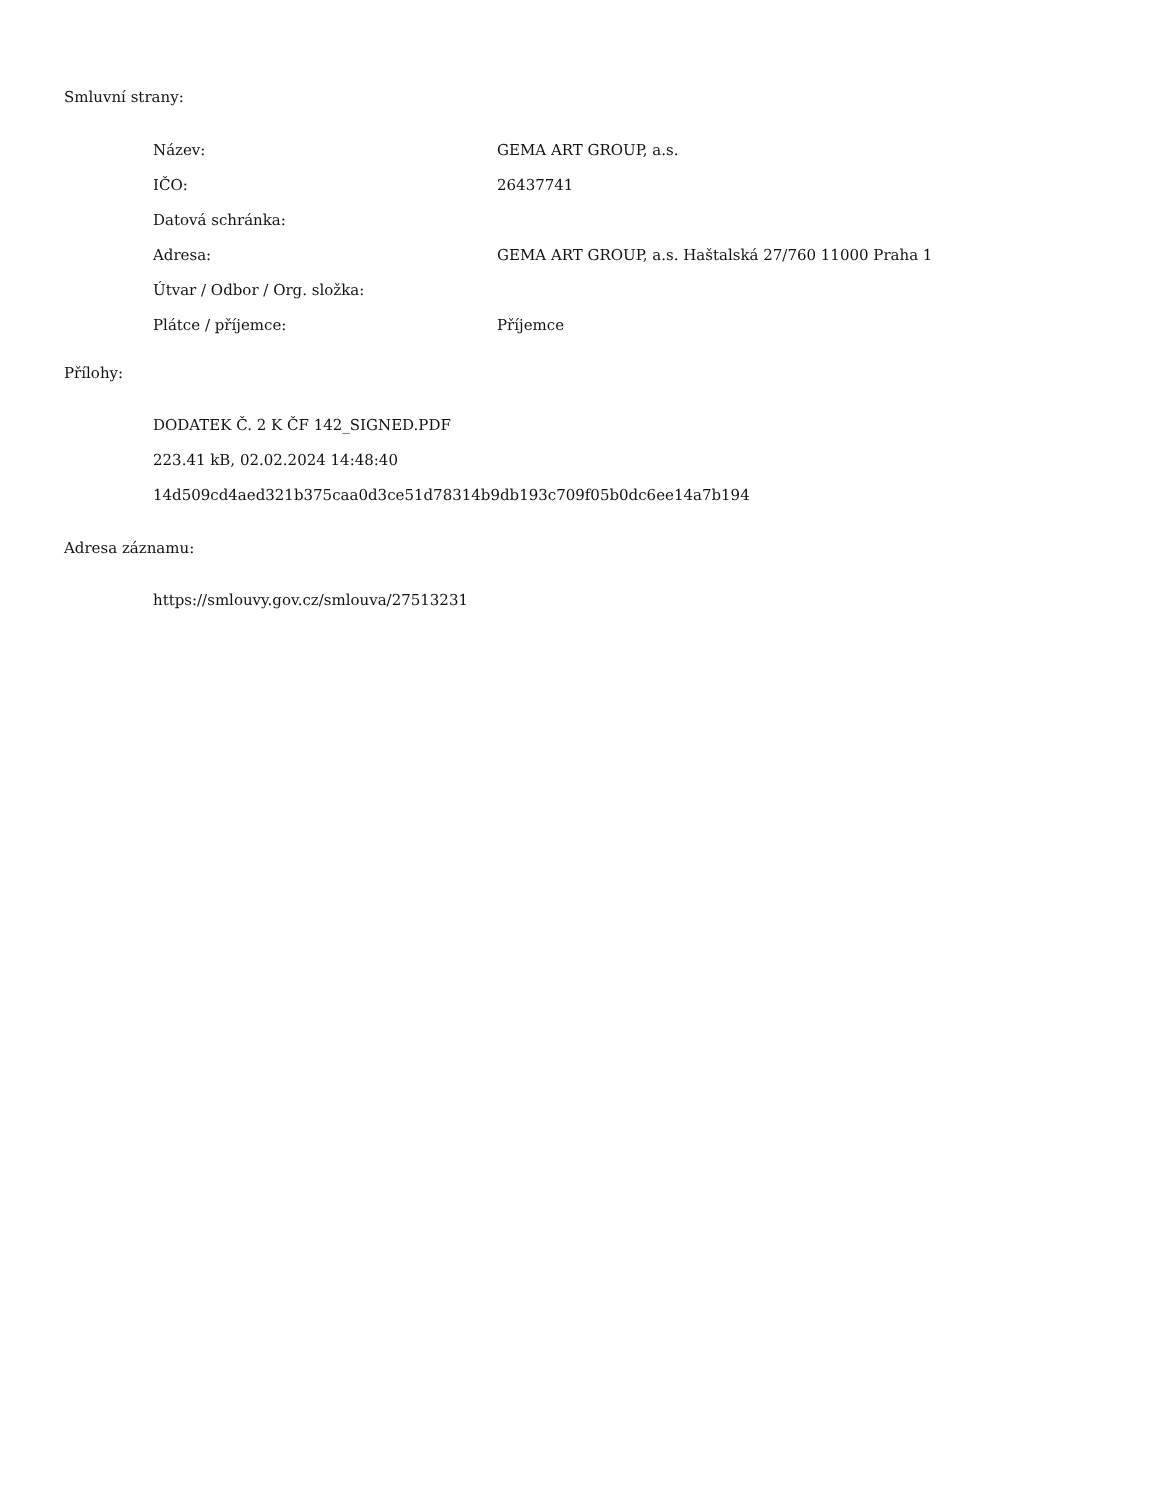Smluvní strany:
| Název: | GEMA ART GROUP, a.s. |
| IČO: | 26437741 |
| Datová schránka: | |
| Adresa: | GEMA ART GROUP, a.s. Haštalská 27/760 11000 Praha 1 |
| Útvar / Odbor / Org. složka: | |
| Plátce / příjemce: | Příjemce |
Přílohy:
DODATEK Č. 2 K ČF 142_SIGNED.PDF
223.41 kB, 02.02.2024 14:48:40
14d509cd4aed321b375caa0d3ce51d78314b9db193c709f05b0dc6ee14a7b194
Adresa záznamu:
https://smlouvy.gov.cz/smlouva/27513231